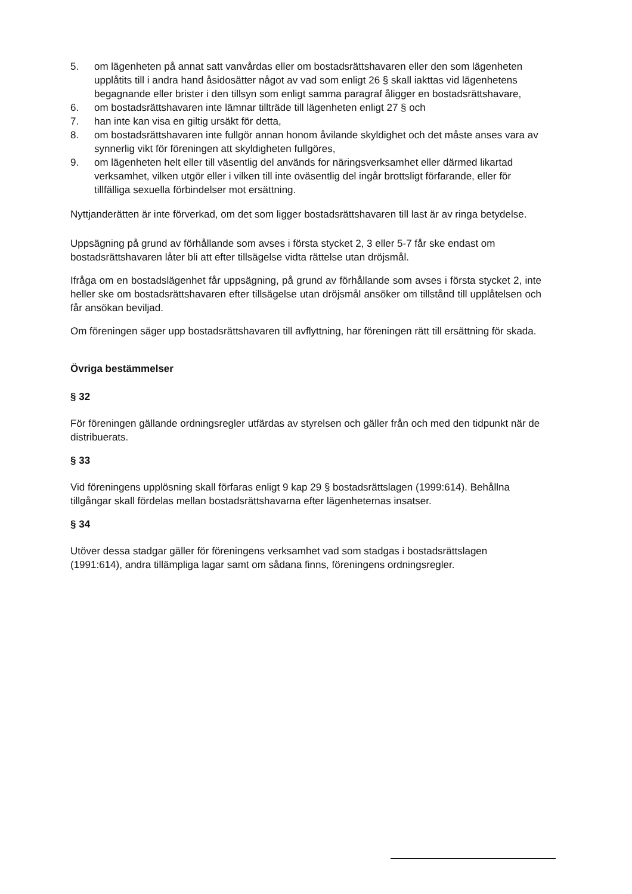5. om lägenheten på annat satt vanvårdas eller om bostadsrättshavaren eller den som lägenheten upplåtits till i andra hand åsidosätter något av vad som enligt 26 § skall iakttas vid lägenhetens begagnande eller brister i den tillsyn som enligt samma paragraf åligger en bostadsrättshavare,
6. om bostadsrättshavaren inte lämnar tillträde till lägenheten enligt 27 § och
7. han inte kan visa en giltig ursäkt för detta,
8. om bostadsrättshavaren inte fullgör annan honom åvilande skyldighet och det måste anses vara av synnerlig vikt för föreningen att skyldigheten fullgöres,
9. om lägenheten helt eller till väsentlig del används for näringsverksamhet eller därmed likartad verksamhet, vilken utgör eller i vilken till inte oväsentlig del ingår brottsligt förfarande, eller för tillfälliga sexuella förbindelser mot ersättning.
Nyttjanderätten är inte förverkad, om det som ligger bostadsrättshavaren till last är av ringa betydelse.
Uppsägning på grund av förhållande som avses i första stycket 2, 3 eller 5-7 får ske endast om bostadsrättshavaren låter bli att efter tillsägelse vidta rättelse utan dröjsmål.
Ifråga om en bostadslägenhet får uppsägning, på grund av förhållande som avses i första stycket 2, inte heller ske om bostadsrättshavaren efter tillsägelse utan dröjsmål ansöker om tillstånd till upplåtelsen och får ansökan beviljad.
Om föreningen säger upp bostadsrättshavaren till avflyttning, har föreningen rätt till ersättning för skada.
Övriga bestämmelser
§ 32
För föreningen gällande ordningsregler utfärdas av styrelsen och gäller från och med den tidpunkt när de distribuerats.
§ 33
Vid föreningens upplösning skall förfaras enligt 9 kap 29 § bostadsrättslagen (1999:614). Behållna tillgångar skall fördelas mellan bostadsrättshavarna efter lägenheternas insatser.
§ 34
Utöver dessa stadgar gäller för föreningens verksamhet vad som stadgas i bostadsrättslagen (1991:614), andra tillämpliga lagar samt om sådana finns, föreningens ordningsregler.